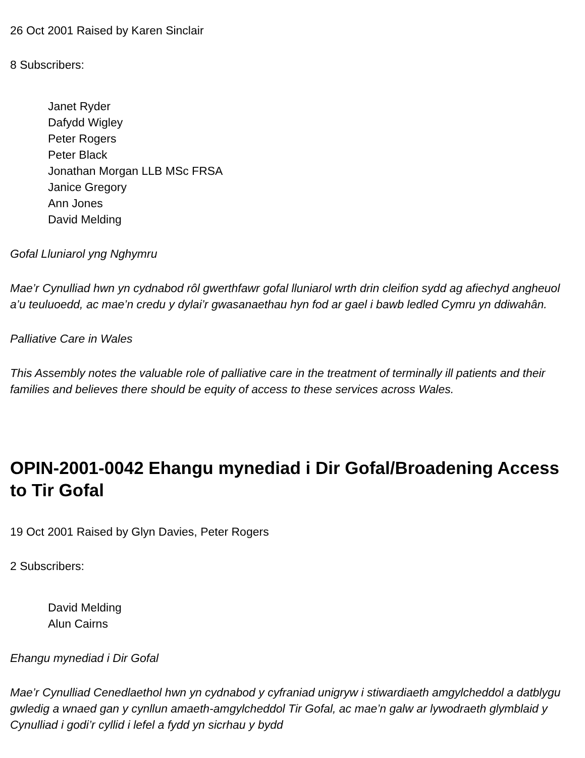26 Oct 2001 Raised by Karen Sinclair
8 Subscribers:
Janet Ryder
Dafydd Wigley
Peter Rogers
Peter Black
Jonathan Morgan LLB MSc FRSA
Janice Gregory
Ann Jones
David Melding
Gofal Lluniarol yng Nghymru
Mae’r Cynulliad hwn yn cydnabod rôl gwerthfawr gofal lluniarol wrth drin cleifion sydd ag afiechyd angheuol a’u teuluoedd, ac mae’n credu y dylai’r gwasanaethau hyn fod ar gael i bawb ledled Cymru yn ddiwahân.
Palliative Care in Wales
This Assembly notes the valuable role of palliative care in the treatment of terminally ill patients and their families and believes there should be equity of access to these services across Wales.
OPIN-2001-0042 Ehangu mynediad i Dir Gofal/Broadening Access to Tir Gofal
19 Oct 2001 Raised by Glyn Davies, Peter Rogers
2 Subscribers:
David Melding
Alun Cairns
Ehangu mynediad i Dir Gofal
Mae’r Cynulliad Cenedlaethol hwn yn cydnabod y cyfraniad unigryw i stiwardiaeth amgylcheddol a datblygu gwledig a wnaed gan y cynllun amaeth-amgylcheddol Tir Gofal, ac mae’n galw ar lywodraeth glymblaid y Cynulliad i godi’r cyllid i lefel a fydd yn sicrhau y bydd